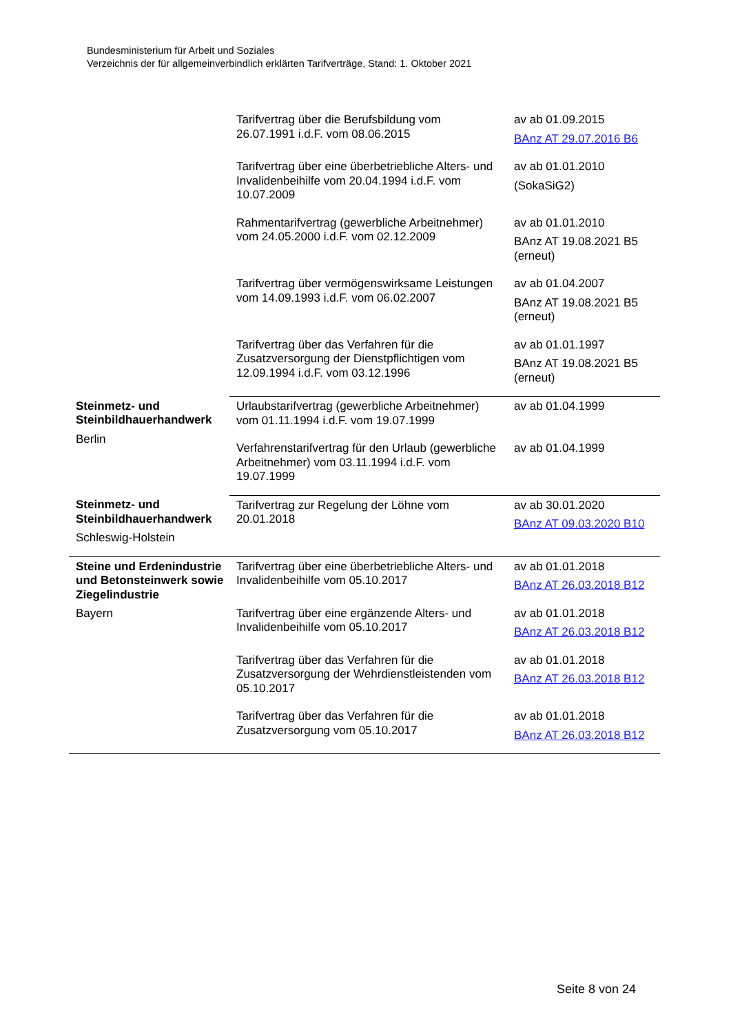Bundesministerium für Arbeit und Soziales
Verzeichnis der für allgemeinverbindlich erklärten Tarifverträge, Stand: 1. Oktober 2021
| | Tarifvertrag über die Berufsbildung vom 26.07.1991 i.d.F. vom 08.06.2015 | av ab 01.09.2015 BAnz AT 29.07.2016 B6 |
| | Tarifvertrag über eine überbetriebliche Alters- und Invalidenbeihilfe vom 20.04.1994 i.d.F. vom 10.07.2009 | av ab 01.01.2010 (SokaSiG2) |
| | Rahmentarifvertrag (gewerbliche Arbeitnehmer) vom 24.05.2000 i.d.F. vom 02.12.2009 | av ab 01.01.2010 BAnz AT 19.08.2021 B5 (erneut) |
| | Tarifvertrag über vermögenswirksame Leistungen vom 14.09.1993 i.d.F. vom 06.02.2007 | av ab 01.04.2007 BAnz AT 19.08.2021 B5 (erneut) |
| | Tarifvertrag über das Verfahren für die Zusatzversorgung der Dienstpflichtigen vom 12.09.1994 i.d.F. vom 03.12.1996 | av ab 01.01.1997 BAnz AT 19.08.2021 B5 (erneut) |
| Steinmetz- und Steinbildhauerhandwerk Berlin | Urlaubstarifvertrag (gewerbliche Arbeitnehmer) vom 01.11.1994 i.d.F. vom 19.07.1999 | av ab 01.04.1999 |
| | Verfahrenstarifvertrag für den Urlaub (gewerbliche Arbeitnehmer) vom 03.11.1994 i.d.F. vom 19.07.1999 | av ab 01.04.1999 |
| Steinmetz- und Steinbildhauerhandwerk Schleswig-Holstein | Tarifvertrag zur Regelung der Löhne vom 20.01.2018 | av ab 30.01.2020 BAnz AT 09.03.2020 B10 |
| Steine und Erdenindustrie und Betonsteinwerk sowie Ziegelindustrie Bayern | Tarifvertrag über eine überbetriebliche Alters- und Invalidenbeihilfe vom 05.10.2017 | av ab 01.01.2018 BAnz AT 26.03.2018 B12 |
| | Tarifvertrag über eine ergänzende Alters- und Invalidenbeihilfe vom 05.10.2017 | av ab 01.01.2018 BAnz AT 26.03.2018 B12 |
| | Tarifvertrag über das Verfahren für die Zusatzversorgung der Wehrdienstleistenden vom 05.10.2017 | av ab 01.01.2018 BAnz AT 26.03.2018 B12 |
| | Tarifvertrag über das Verfahren für die Zusatzversorgung vom 05.10.2017 | av ab 01.01.2018 BAnz AT 26.03.2018 B12 |
Seite 8 von 24